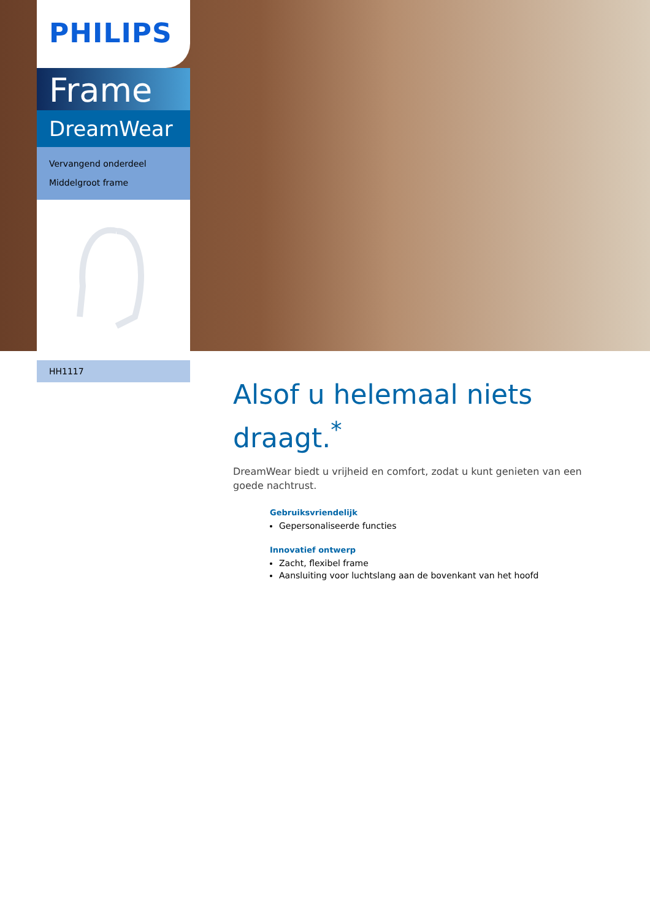PHILIPS
Frame
DreamWear
Vervangend onderdeel
Middelgroot frame
HH1117
Alsof u helemaal niets draagt.<sup>*</sup>
DreamWear biedt u vrijheid en comfort, zodat u kunt genieten van een goede nachtrust.
Gebruiksvriendelijk
Gepersonaliseerde functies
Innovatief ontwerp
Zacht, flexibel frame
Aansluiting voor luchtslang aan de bovenkant van het hoofd